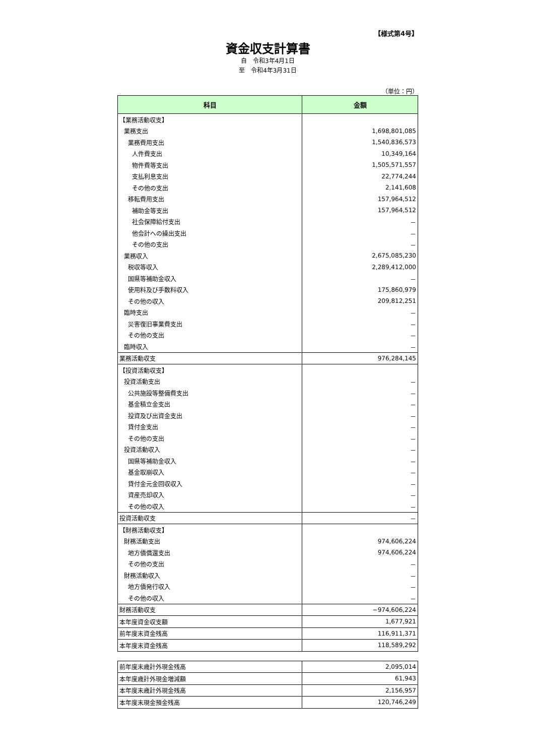【様式第4号】
資金収支計算書
自　令和3年4月1日
至　令和4年3月31日
（単位：円）
| 科目 | 金額 |
| --- | --- |
| 【業務活動収支】 | |
| 業務支出 | 1,698,801,085 |
| 業務費用支出 | 1,540,836,573 |
| 人件費支出 | 10,349,164 |
| 物件費等支出 | 1,505,571,557 |
| 支払利息支出 | 22,774,244 |
| その他の支出 | 2,141,608 |
| 移転費用支出 | 157,964,512 |
| 補助金等支出 | 157,964,512 |
| 社会保障給付支出 | － |
| 他会計への繰出支出 | － |
| その他の支出 | － |
| 業務収入 | 2,675,085,230 |
| 税収等収入 | 2,289,412,000 |
| 国県等補助金収入 | － |
| 使用料及び手数料収入 | 175,860,979 |
| その他の収入 | 209,812,251 |
| 臨時支出 | － |
| 災害復旧事業費支出 | － |
| その他の支出 | － |
| 臨時収入 | － |
| 業務活動収支 | 976,284,145 |
| 【投資活動収支】 | |
| 投資活動支出 | － |
| 公共施設等整備費支出 | － |
| 基金積立金支出 | － |
| 投資及び出資金支出 | － |
| 貸付金支出 | － |
| その他の支出 | － |
| 投資活動収入 | － |
| 国県等補助金収入 | － |
| 基金取崩収入 | － |
| 貸付金元金回収収入 | － |
| 資産売却収入 | － |
| その他の収入 | － |
| 投資活動収支 | － |
| 【財務活動収支】 | |
| 財務活動支出 | 974,606,224 |
| 地方債償還支出 | 974,606,224 |
| その他の支出 | － |
| 財務活動収入 | － |
| 地方債発行収入 | － |
| その他の収入 | － |
| 財務活動収支 | −974,606,224 |
| 本年度資金収支額 | 1,677,921 |
| 前年度末資金残高 | 116,911,371 |
| 本年度末資金残高 | 118,589,292 |
| 前年度末歳計外現金残高 | 2,095,014 |
| 本年度歳計外現金増減額 | 61,943 |
| 本年度末歳計外現金残高 | 2,156,957 |
| 本年度末現金預金残高 | 120,746,249 |